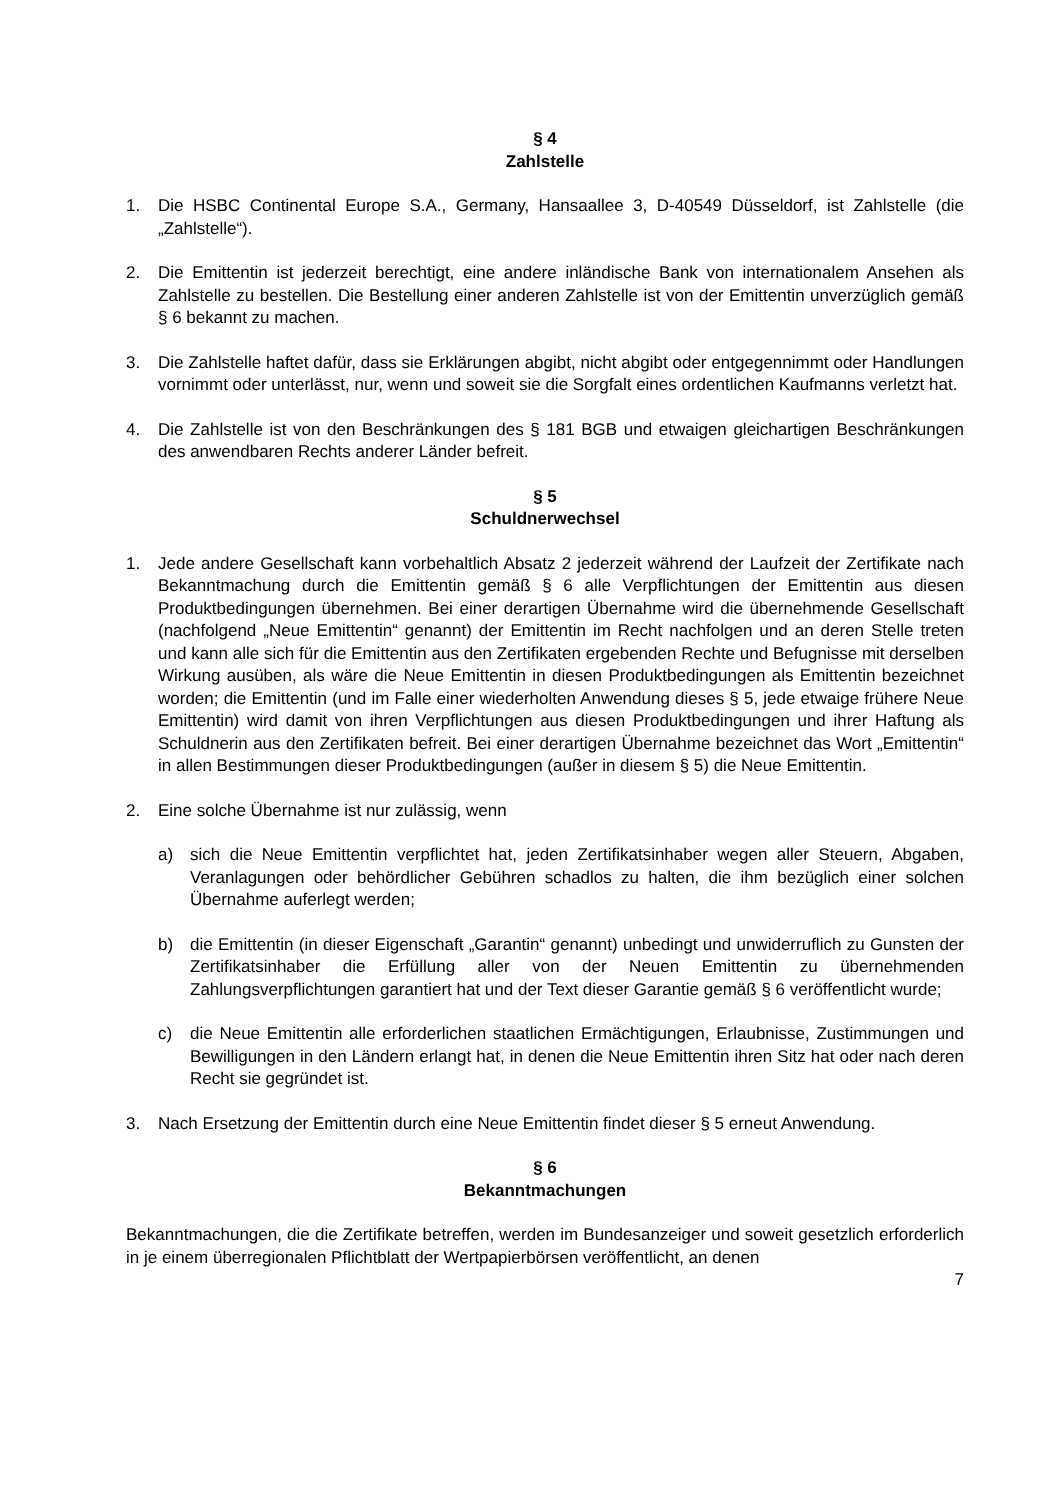§ 4
Zahlstelle
1. Die HSBC Continental Europe S.A., Germany, Hansaallee 3, D-40549 Düsseldorf, ist Zahlstelle (die „Zahlstelle“).
2. Die Emittentin ist jederzeit berechtigt, eine andere inländische Bank von internationalem Ansehen als Zahlstelle zu bestellen. Die Bestellung einer anderen Zahlstelle ist von der Emittentin unverzüglich gemäß § 6 bekannt zu machen.
3. Die Zahlstelle haftet dafür, dass sie Erklärungen abgibt, nicht abgibt oder entgegennimmt oder Handlungen vornimmt oder unterlässt, nur, wenn und soweit sie die Sorgfalt eines ordentlichen Kaufmanns verletzt hat.
4. Die Zahlstelle ist von den Beschränkungen des § 181 BGB und etwaigen gleichartigen Beschränkungen des anwendbaren Rechts anderer Länder befreit.
§ 5
Schuldnerwechsel
1. Jede andere Gesellschaft kann vorbehaltlich Absatz 2 jederzeit während der Laufzeit der Zertifikate nach Bekanntmachung durch die Emittentin gemäß § 6 alle Verpflichtungen der Emittentin aus diesen Produktbedingungen übernehmen. Bei einer derartigen Übernahme wird die übernehmende Gesellschaft (nachfolgend „Neue Emittentin“ genannt) der Emittentin im Recht nachfolgen und an deren Stelle treten und kann alle sich für die Emittentin aus den Zertifikaten ergebenden Rechte und Befugnisse mit derselben Wirkung ausüben, als wäre die Neue Emittentin in diesen Produktbedingungen als Emittentin bezeichnet worden; die Emittentin (und im Falle einer wiederholten Anwendung dieses § 5, jede etwaige frühere Neue Emittentin) wird damit von ihren Verpflichtungen aus diesen Produktbedingungen und ihrer Haftung als Schuldnerin aus den Zertifikaten befreit. Bei einer derartigen Übernahme bezeichnet das Wort „Emittentin“ in allen Bestimmungen dieser Produktbedingungen (außer in diesem § 5) die Neue Emittentin.
2. Eine solche Übernahme ist nur zulässig, wenn
a) sich die Neue Emittentin verpflichtet hat, jeden Zertifikatsinhaber wegen aller Steuern, Abgaben, Veranlagungen oder behördlicher Gebühren schadlos zu halten, die ihm bezüglich einer solchen Übernahme auferlegt werden;
b) die Emittentin (in dieser Eigenschaft „Garantin“ genannt) unbedingt und unwiderruflich zu Gunsten der Zertifikatsinhaber die Erfüllung aller von der Neuen Emittentin zu übernehmenden Zahlungsverpflichtungen garantiert hat und der Text dieser Garantie gemäß § 6 veröffentlicht wurde;
c) die Neue Emittentin alle erforderlichen staatlichen Ermächtigungen, Erlaubnisse, Zustimmungen und Bewilligungen in den Ländern erlangt hat, in denen die Neue Emittentin ihren Sitz hat oder nach deren Recht sie gegründet ist.
3. Nach Ersetzung der Emittentin durch eine Neue Emittentin findet dieser § 5 erneut Anwendung.
§ 6
Bekanntmachungen
Bekanntmachungen, die die Zertifikate betreffen, werden im Bundesanzeiger und soweit gesetzlich erforderlich in je einem überregionalen Pflichtblatt der Wertpapierbörsen veröffentlicht, an denen
7